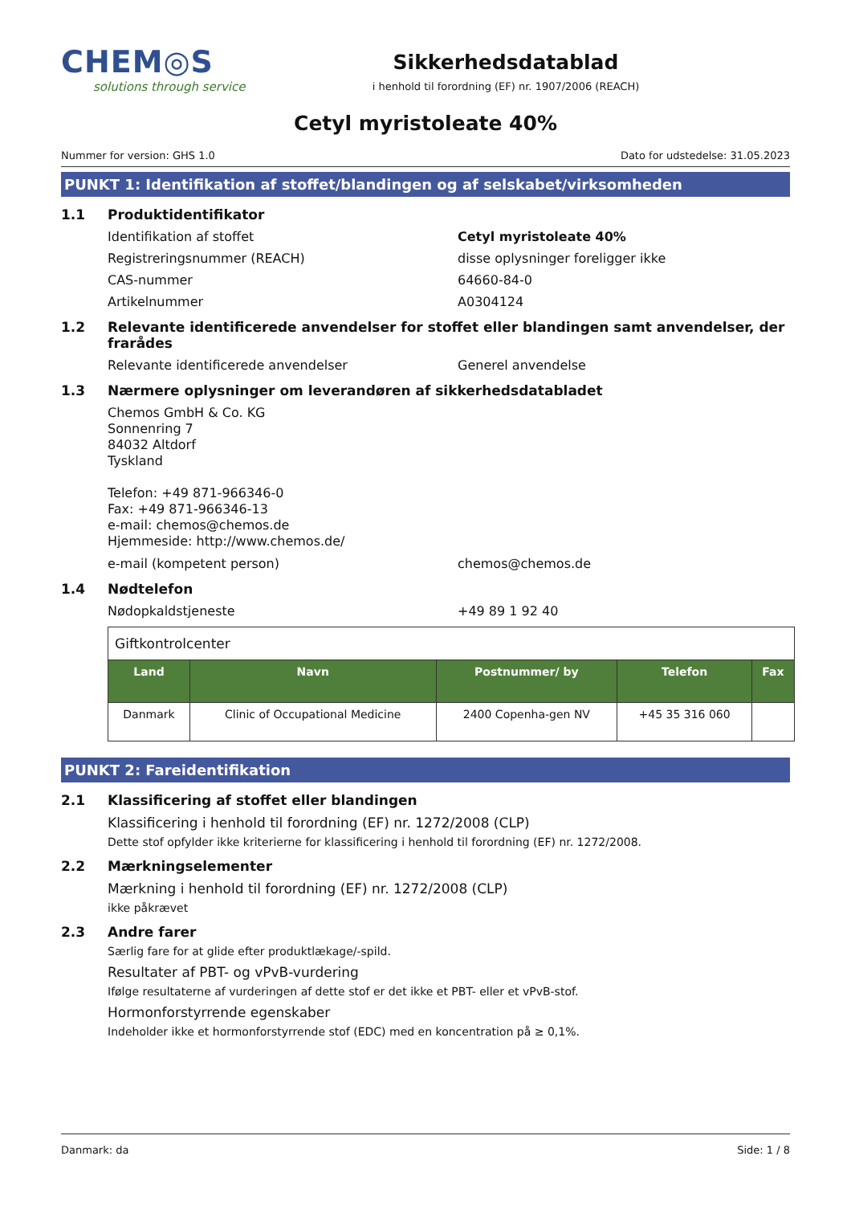CHEM◎S
solutions through service
Sikkerhedsdatablad
i henhold til forordning (EF) nr. 1907/2006 (REACH)
Cetyl myristoleate 40%
Nummer for version: GHS 1.0 Dato for udstedelse: 31.05.2023
PUNKT 1: Identifikation af stoffet/blandingen og af selskabet/virksomheden
1.1 Produktidentifikator
Identifikation af stoffet Cetyl myristoleate 40%
Registreringsnummer (REACH) disse oplysninger foreligger ikke
CAS-nummer 64660-84-0
Artikelnummer A0304124
1.2 Relevante identificerede anvendelser for stoffet eller blandingen samt anvendelser, der frarådes
Relevante identificerede anvendelser Generel anvendelse
1.3 Nærmere oplysninger om leverandøren af sikkerhedsdatabladet
Chemos GmbH & Co. KG
Sonnenring 7
84032 Altdorf
Tyskland
Telefon: +49 871-966346-0
Fax: +49 871-966346-13
e-mail: chemos@chemos.de
Hjemmeside: http://www.chemos.de/
e-mail (kompetent person) chemos@chemos.de
1.4 Nødtelefon
Nødopkaldstjeneste +49 89 1 92 40
| Giftkontrolcenter | | | | |
| Land | Navn | Postnummer/ by | Telefon | Fax |
| Danmark | Clinic of Occupational Medicine | 2400 Copenha-gen NV | +45 35 316 060 | |
PUNKT 2: Fareidentifikation
2.1 Klassificering af stoffet eller blandingen
Klassificering i henhold til forordning (EF) nr. 1272/2008 (CLP)
Dette stof opfylder ikke kriterierne for klassificering i henhold til forordning (EF) nr. 1272/2008.
2.2 Mærkningselementer
Mærkning i henhold til forordning (EF) nr. 1272/2008 (CLP)
ikke påkrævet
2.3 Andre farer
Særlig fare for at glide efter produktlækage/-spild.
Resultater af PBT- og vPvB-vurdering
Ifølge resultaterne af vurderingen af dette stof er det ikke et PBT- eller et vPvB-stof.
Hormonforstyrrende egenskaber
Indeholder ikke et hormonforstyrrende stof (EDC) med en koncentration på ≥ 0,1%.
Danmark: da Side: 1 / 8